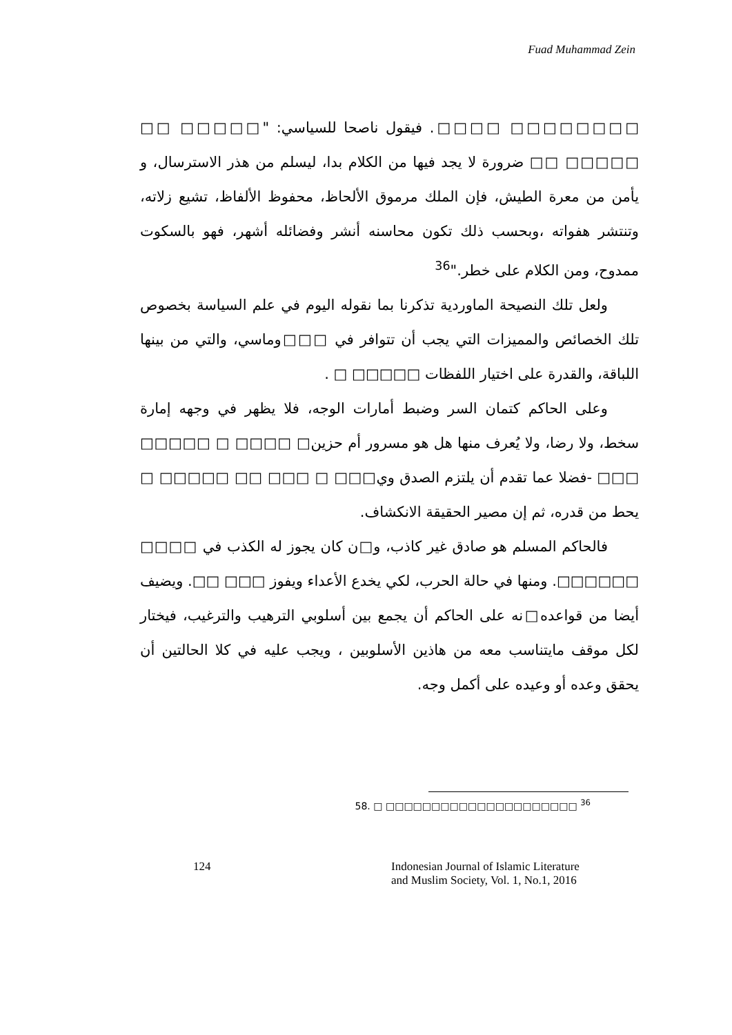Fuad Muhammad Zein
□□□□□□□□ □□□□. فيقول ناصحا للسياسي: "□□□□□ □□ □□□□□ □□ ضرورة لا يجد فيها من الكلام بدا، ليسلم من هذر الاسترسال، و يأمن من معرة الطيش، فإن الملك مرموق الألحاظ، محفوظ الألفاظ، تشيع زلاته، وتنتشر هفواته ،وبحسب ذلك تكون محاسنه أنشر وفضائله أشهر، فهو بالسكوت ممدوح، ومن الكلام على خطر."<sup>36</sup>
ولعل تلك النصيحة الماوردية تذكرنا بما نقوله اليوم في علم السياسة بخصوص تلك الخصائص والمميزات التي يجب أن تتوافر في □□□وماسي، والتي من بينها اللباقة، والقدرة على اختيار اللفظات □□□□□ □ .
وعلى الحاكم كتمان السر وضبط أمارات الوجه، فلا يظهر في وجهه إمارة سخط، ولا رضا، ولا يُعرف منها هل هو مسرور أم حزين□ □□□□ □ □□□□□ □□□ -فضلا عما تقدم أن يلتزم الصدق وي□□□ □ □□□ □□ □□□□□ □ يحط من قدره، ثم إن مصير الحقيقة الانكشاف.
فالحاكم المسلم هو صادق غير كاذب، و□ن كان يجوز له الكذب في □□□□ □□□□□□. ومنها في حالة الحرب، لكي يخدع الأعداء ويفوز □□□ □□. ويضيف أيضا من قواعده□نه على الحاكم أن يجمع بين أسلوبي الترهيب والترغيب، فيختار لكل موقف مايتناسب معه من هاذين الأسلوبين ، ويجب عليه في كلا الحالتين أن يحقق وعده أو وعيده على أكمل وجه.
<sup>36</sup> □□□□□□□□□□□□□□□□□□□□□ □ .58
124 Indonesian Journal of Islamic Literature
and Muslim Society, Vol. 1, No.1, 2016